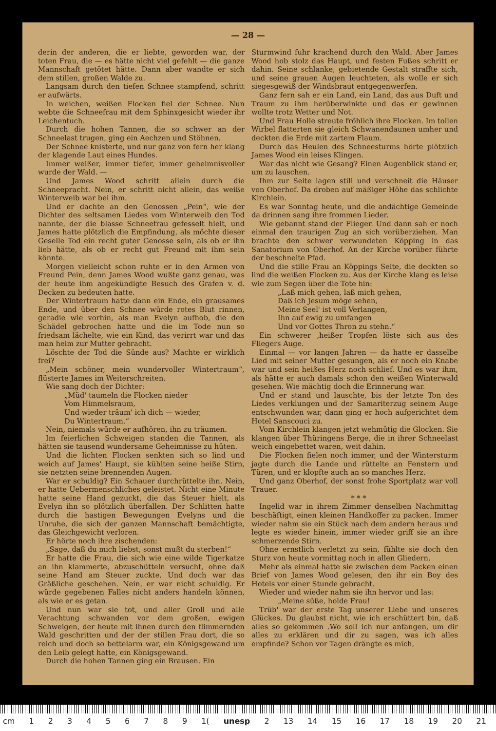— 28 —
derin der anderen, die er liebte, geworden war, der toten Frau, die — es hätte nicht viel gefehlt — die ganze Mannschaft getötet hätte. Dann aber wandte er sich dem stillen, großen Walde zu.
Langsam durch den tiefen Schnee stampfend, schritt er aufwärts.
In weichen, weißen Flocken fiel der Schnee. Nun webte die Schneefrau mit dem Sphinxgesicht wieder ihr Leichentuch.
Durch die hohen Tannen, die so schwer an der Schneelast trugen, ging ein Aechzen und Stöhnen.
Der Schnee knisterte, und nur ganz von fern her klang der klagende Laut eines Hundes.
Immer weißer, immer tiefer, immer geheimnisvoller wurde der Wald. —
Und James Wood schritt allein durch die Schneepracht. Nein, er schritt nicht allein, das weiße Winterweib war bei ihm.
Und er dachte an den Genossen „Pein“, wie der Dichter des seltsamen Liedes vom Winterweib den Tod nannte, der die blasse Schneefrau gefesselt hielt, und James hatte plötzlich die Empfindung, als möchte dieser Geselle Tod ein recht guter Genosse sein, als ob er ihn lieb hätte, als ob er recht gut Freund mit ihm sein könnte.
Morgen vielleicht schon ruhte er in den Armen von Freund Pein, denn James Wood wußte ganz genau, was der heute ihm angekündigte Besuch des Grafen v. d. Decken zu bedeuten hatte.
Der Wintertraum hatte dann ein Ende, ein grausames Ende, und über den Schnee würde rotes Blut rinnen, geradie wie vorhin, als man Evelyn aufhob, die den Schädel gebrochen hatte und die im Tode nun so friedsam lächelte, wie ein Kind, das verirrt war und das man heim zur Mutter gebracht.
Löschte der Tod die Sünde aus? Machte er wirklich frei?
„Mein schöner, mein wundervoller Wintertraum“, flüsterte James im Weiterschreiten.
Wie sang doch der Dichter:
„Müd' taumeln die Flocken nieder
Vom Himmelsraum,
Und wieder träum' ich dich — wieder,
Du Wintertraum.“
Nein, niemals würde er aufhören, ihn zu träumen.
Im feierlichen Schweigen standen die Tannen, als hätten sie tausend wundersame Geheimnisse zu hüten.
Und die lichten Flocken senkten sich so lind und weich auf James' Haupt, sie kühlten seine heiße Stirn, sie netzten seine brennenden Augen.
War er schuldig? Ein Schauer durchrüttelte ihn. Nein, er hatte Uebermenschliches geleistet. Nicht eine Minute hatte seine Hand gezuckt, die das Steuer hielt, als Evelyn ihn so plötzlich überfallen. Der Schlitten hatte durch die hastigen Bewegungen Evelyns und die Unruhe, die sich der ganzen Mannschaft bemächtigte, das Gleichgewicht verloren.
Er hörte noch ihre zischenden:
„Sage, daß du mich liebst, sonst mußt du sterben!“
Er hatte die Frau, die sich wie eine wilde Tigerkatze an ihn klammerte, abzuschütteln versucht, ohne daß seine Hand am Steuer zuckte. Und doch war das Gräßliche geschehen. Nein, er war nicht schuldig. Er würde gegebenen Falles nicht anders handeln können, als wie er es getan.
Und nun war sie tot, und aller Groll und alle Verachtung schwanden vor dem großen, ewigen Schweigen, der heute mit ihnen durch den flimmernden Wald geschritten und der der stillen Frau dort, die so reich und doch so bettelarm war, ein Königsgewand um den Leib gelegt hatte, ein Königsgewand.
Durch die hohen Tannen ging ein Brausen. Ein
Sturmwind fuhr krachend durch den Wald. Aber James Wood hob stolz das Haupt, und festen Fußes schritt er dahin. Seine schlanke, gebietende Gestalt straffte sich, und seine grauen Augen leuchteten, als wolle er sich siegesgewiß der Windsbraut entgegenwerfen.
Ganz fern sah er ein Land, ein Land, das aus Duft und Traum zu ihm herüberwinkte und das er gewinnen wollte trotz Wetter und Not.
Und Frau Holle streute fröhlich ihre Flocken. Im tollen Wirbel flatterten sie gleich Schwanendaunen umher und deckten die Erde mit zartem Flaum.
Durch das Heulen des Schneesturms hörte plötzlich James Wood ein leises Klingen.
War das nicht wie Gesang? Einen Augenblick stand er, um zu lauschen.
Ihm zur Seite lagen still und verschneit die Häuser von Oberhof. Da droben auf mäßiger Höhe das schlichte Kirchlein.
Es war Sonntag heute, und die andächtige Gemeinde da drinnen sang ihre frommen Lieder.
Wie gebannt stand der Flieger. Und dann sah er noch einmal den traurigen Zug an sich vorüberziehen. Man brachte den schwer verwundeten Köpping in das Sanatorium von Oberhof. An der Kirche vorüber führte der beschneite Pfad.
Und die stille Frau an Köppings Seite, die deckten so lind die weißen Flocken zu. Aus der Kirche klang es leise wie zum Segen über die Tote hin:
„Laß mich gehen, laß mich gehen,
Daß ich Jesum möge sehen,
Meine Seel' ist voll Verlangen,
Ihn auf ewig zu umfangen
Und vor Gottes Thron zu stehn.“
Ein schwerer ,heißer Tropfen löste sich aus des Fliegers Auge.
Einmal — vor langen Jahren — da hatte er dasselbe Lied mit seiner Mutter gesungen, als er noch ein Knabe war und sein heißes Herz noch schlief. Und es war ihm, als hätte er auch damals schon den weißen Winterwald gesehen. Wie mächtig doch die Erinnerung war.
Und er stand und lauschte, bis der letzte Ton des Liedes verklungen und der Samariterzug seinem Auge entschwunden war, dann ging er hoch aufgerichtet dem Hotel Sanscouci zu.
Vom Kirchlein klangen jetzt wehmütig die Glocken. Sie klangen über Thüringens Berge, die in ihrer Schneelast weich eingebettet waren, weit dahin.
Die Flocken fielen noch immer, und der Wintersturm jagte durch die Lande und rüttelte an Fenstern und Türen, und er klopfte auch an so manches Herz.
Und ganz Oberhof, der sonst frohe Sportplatz war voll Trauer.
* * *
Ingelid war in ihrem Zimmer denselben Nachmittag beschäftigt, einen kleinen Handkoffer zu packen. Immer wieder nahm sie ein Stück nach dem andern heraus und legte es wieder hinein, immer wieder griff sie an ihre schmerzende Stirn.
Ohne ernstlich verletzt zu sein, fühlte sie doch den Sturz von heute vormittag noch in allen Gliedern.
Mehr als einmal hatte sie zwischen dem Packen einen Brief von James Wood gelesen, den ihr ein Boy des Hotels vor einer Stunde gebracht.
Wieder und wieder nahm sie ihn hervor und las:
„Meine süße, holde Frau!
Trüb' war der erste Tag unserer Liebe und unseres Glückes. Du glaubst nicht, wie ich erschüttert bin, daß alles so gekommen .Wo soll ich nur anfangen, um dir alles zu erklären und dir zu sagen, was ich alles empfinde? Schon vor Tagen drängte es mich,
cm 123456789 1(unesp 2 13 14 15 16 17 18 19 20 21